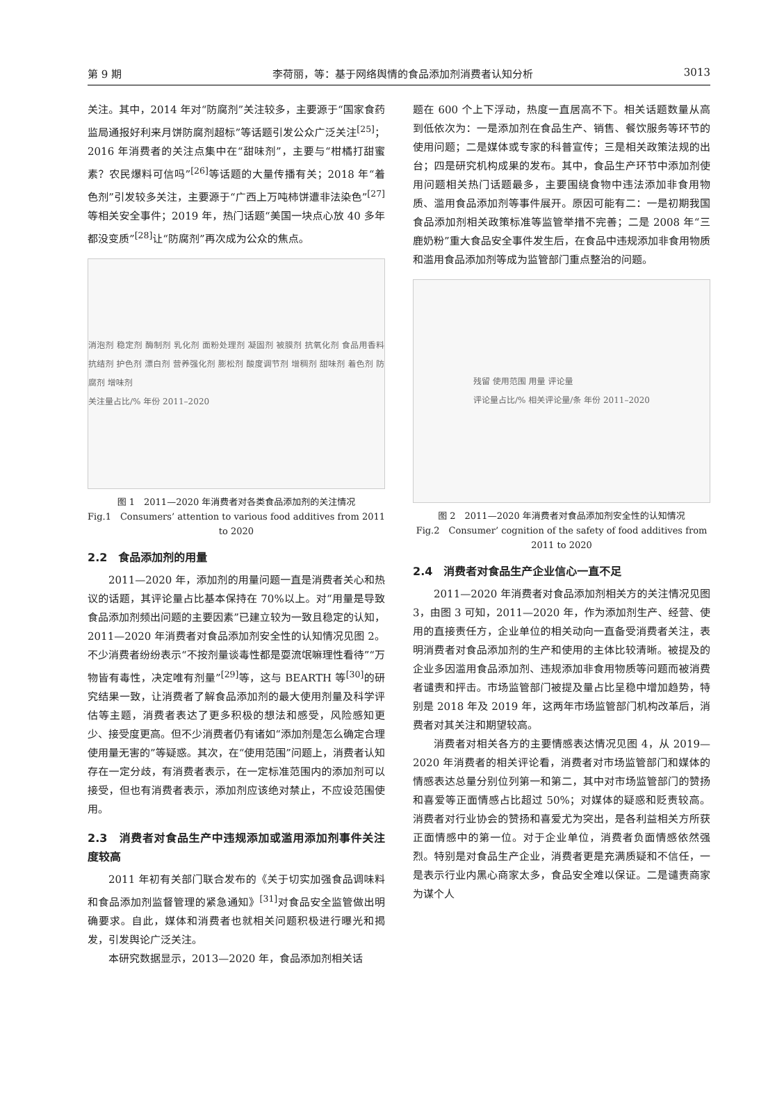第 9 期 李荷丽，等：基于网络舆情的食品添加剂消费者认知分析 3013
关注。其中，2014 年对“防腐剂”关注较多，主要源于“国家食药监局通报好利来月饼防腐剂超标”等话题引发公众广泛关注<sup>[25]</sup>；2016 年消费者的关注点集中在“甜味剂”，主要与“柑橘打甜蜜素？农民爆料可信吗”<sup>[26]</sup>等话题的大量传播有关；2018 年“着色剂”引发较多关注，主要源于“广西上万吨柿饼遭非法染色”<sup>[27]</sup>等相关安全事件；2019 年，热门话题“美国一块点心放 40 多年都没变质”<sup>[28]</sup>让“防腐剂”再次成为公众的焦点。
消泡剂 稳定剂 酶制剂 乳化剂 面粉处理剂 凝固剂 被膜剂 抗氧化剂 食品用香料 抗结剂 护色剂 漂白剂 营养强化剂 膨松剂 酸度调节剂 增稠剂 甜味剂 着色剂 防腐剂 增味剂
关注量占比/% 年份 2011–2020
图 1　2011—2020 年消费者对各类食品添加剂的关注情况
Fig.1　Consumers’ attention to various food additives from 2011 to 2020
2.2　食品添加剂的用量
2011—2020 年，添加剂的用量问题一直是消费者关心和热议的话题，其评论量占比基本保持在 70%以上。对“用量是导致食品添加剂频出问题的主要因素”已建立较为一致且稳定的认知，2011—2020 年消费者对食品添加剂安全性的认知情况见图 2。不少消费者纷纷表示“不按剂量谈毒性都是耍流氓嘛理性看待”“万物皆有毒性，决定唯有剂量”<sup>[29]</sup>等，这与 BEARTH 等<sup>[30]</sup>的研究结果一致，让消费者了解食品添加剂的最大使用剂量及科学评估等主题，消费者表达了更多积极的想法和感受，风险感知更少、接受度更高。但不少消费者仍有诸如“添加剂是怎么确定合理使用量无害的”等疑惑。其次，在“使用范围”问题上，消费者认知存在一定分歧，有消费者表示，在一定标准范围内的添加剂可以接受，但也有消费者表示，添加剂应该绝对禁止，不应设范围使用。
2.3　消费者对食品生产中违规添加或滥用添加剂事件关注度较高
2011 年初有关部门联合发布的《关于切实加强食品调味料和食品添加剂监督管理的紧急通知》<sup>[31]</sup>对食品安全监管做出明确要求。自此，媒体和消费者也就相关问题积极进行曝光和揭发，引发舆论广泛关注。
本研究数据显示，2013—2020 年，食品添加剂相关话
题在 600 个上下浮动，热度一直居高不下。相关话题数量从高到低依次为：一是添加剂在食品生产、销售、餐饮服务等环节的使用问题；二是媒体或专家的科普宣传；三是相关政策法规的出台；四是研究机构成果的发布。其中，食品生产环节中添加剂使用问题相关热门话题最多，主要围绕食物中违法添加非食用物质、滥用食品添加剂等事件展开。原因可能有二：一是初期我国食品添加剂相关政策标准等监管举措不完善；二是 2008 年“三鹿奶粉”重大食品安全事件发生后，在食品中违规添加非食用物质和滥用食品添加剂等成为监管部门重点整治的问题。
残留 使用范围 用量 评论量
评论量占比/% 相关评论量/条 年份 2011–2020
图 2　2011—2020 年消费者对食品添加剂安全性的认知情况
Fig.2　Consumer’ cognition of the safety of food additives from 2011 to 2020
2.4　消费者对食品生产企业信心一直不足
2011—2020 年消费者对食品添加剂相关方的关注情况见图 3，由图 3 可知，2011—2020 年，作为添加剂生产、经营、使用的直接责任方，企业单位的相关动向一直备受消费者关注，表明消费者对食品添加剂的生产和使用的主体比较清晰。被提及的企业多因滥用食品添加剂、违规添加非食用物质等问题而被消费者谴责和抨击。市场监管部门被提及量占比呈稳中增加趋势，特别是 2018 年及 2019 年，这两年市场监管部门机构改革后，消费者对其关注和期望较高。
消费者对相关各方的主要情感表达情况见图 4，从 2019—2020 年消费者的相关评论看，消费者对市场监管部门和媒体的情感表达总量分别位列第一和第二，其中对市场监管部门的赞扬和喜爱等正面情感占比超过 50%；对媒体的疑惑和贬责较高。消费者对行业协会的赞扬和喜爱尤为突出，是各利益相关方所获正面情感中的第一位。对于企业单位，消费者负面情感依然强烈。特别是对食品生产企业，消费者更是充满质疑和不信任，一是表示行业内黑心商家太多，食品安全难以保证。二是谴责商家为谋个人